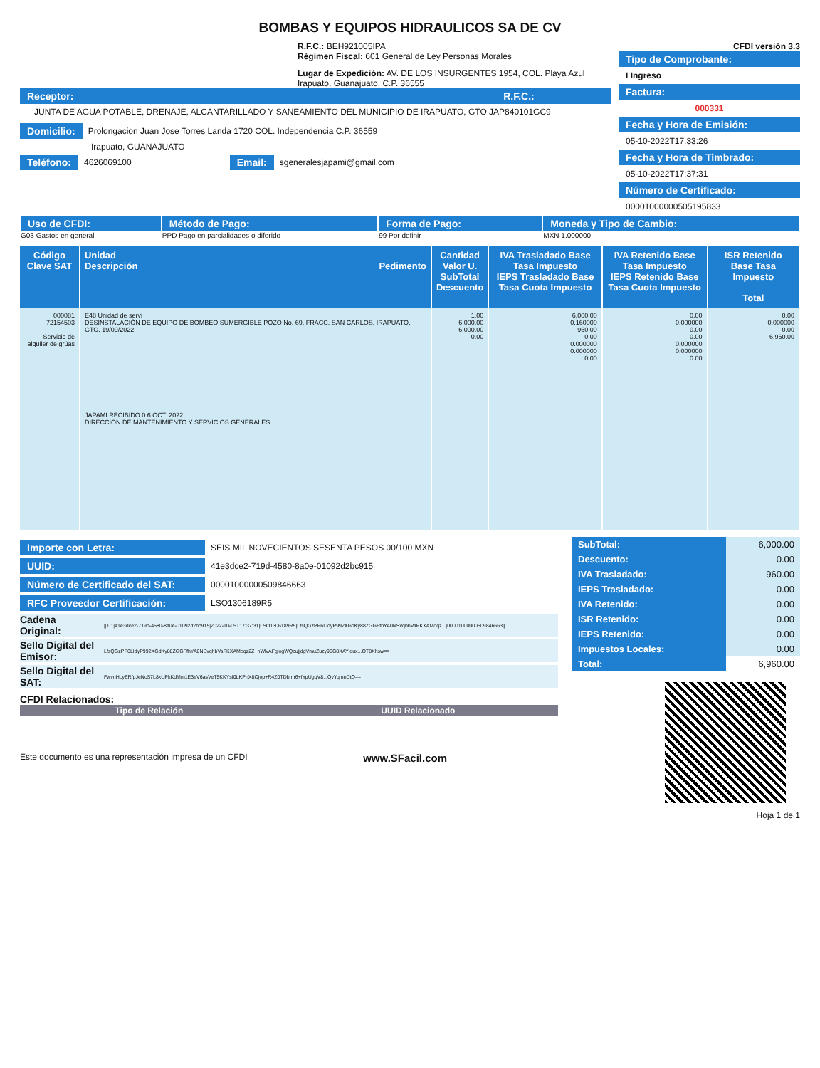BOMBAS Y EQUIPOS HIDRAULICOS SA DE CV
R.F.C.: BEH921005IPA
Régimen Fiscal: 601 General de Ley Personas Morales
Lugar de Expedición: AV. DE LOS INSURGENTES 1954, COL. Playa Azul Irapuato, Guanajuato, C.P. 36555
Receptor: R.F.C.:
JUNTA DE AGUA POTABLE, DRENAJE, ALCANTARILLADO Y SANEAMIENTO DEL MUNICIPIO DE IRAPUATO, GTO JAP840101GC9
Domicilio: Prolongacion Juan Jose Torres Landa 1720 COL. Independencia C.P. 36559
Irapuato, GUANAJUATO
Teléfono: 4626069100 Email: sgeneralesjapami@gmail.com
CFDI versión 3.3
Tipo de Comprobante:
I Ingreso
Factura:
000331
Fecha y Hora de Emisión:
05-10-2022T17:33:26
Fecha y Hora de Timbrado:
05-10-2022T17:37:31
Número de Certificado:
00001000000505195833
| Uso de CFDI: G03 Gastos en general | Método de Pago: PPD Pago en parcialidades o diferido | Forma de Pago: 99 Por definir | Moneda y Tipo de Cambio: MXN 1.000000 |
| Código Clave SAT | Unidad Descripción Pedimento | Cantidad Valor U. SubTotal Descuento | IVA Trasladado Base Tasa Impuesto IEPS Trasladado Base Tasa Cuota Impuesto | IVA Retenido Base Tasa Impuesto IEPS Retenido Base Tasa Cuota Impuesto | ISR Retenido Base Tasa Impuesto Total |
| --- | --- | --- | --- | --- | --- |
| 000081 72154503 Servicio de alquiler de grúas | E48 Unidad de servi DESINSTALACIÓN DE EQUIPO DE BOMBEO SUMERGIBLE POZO No. 69, FRACC. SAN CARLOS, IRAPUATO, GTO. 19/09/2022 JAPAMI RECIBIDO 0 6 OCT. 2022 DIRECCIÓN DE MANTENIMIENTO Y SERVICIOS GENERALES | 1.00 6,000.00 6,000.00 0.00 | 6,000.00 0.160000 960.00 0.00 0.000000 0.000000 0.00 | 0.00 0.000000 0.00 0.00 0.000000 0.000000 0.00 | 0.00 0.000000 0.00 6,960.00 |
Importe con Letra: SEIS MIL NOVECIENTOS SESENTA PESOS 00/100 MXN
UUID: 41e3dce2-719d-4580-8a0e-01092d2bc915
Número de Certificado del SAT: 00001000000509846663
RFC Proveedor Certificación: LSO1306189R5
Cadena Original: ||1.1|41e3dce2-719d-4580-8a0e-01092d2bc915|2022-10-05T17:37:31|LSO1306189R5|LfsQGzPP6LIdyP992XGdKy88ZGGFfhYA0NSvqhbVaPKXAMoqz...|00001000000509846663||
Sello Digital del Emisor: LfsQGzPP6LIdyP992XGdKy88ZGGFfhYA0NSvqhbVaPKXAMoqz2Z+nWlvAFgiogWQcujjdgVmuZuzy96G8XAYlqux...OT8Xhsw==
Sello Digital del SAT: FwvnHLyER/pJeNcS7L8kUPkKdMm1E3eV6asVeT5KKYsI0LKPnX8Ojop+R4Z0TDbmr6+fYpUgqV8...QvYqmnDtQ==
CFDI Relacionados:
| Tipo de Relación | UUID Relacionado |
| --- | --- |
Este documento es una representación impresa de un CFDI www.SFacil.com
| SubTotal: | 6,000.00 |
| Descuento: | 0.00 |
| IVA Trasladado: | 960.00 |
| IEPS Trasladado: | 0.00 |
| IVA Retenido: | 0.00 |
| ISR Retenido: | 0.00 |
| IEPS Retenido: | 0.00 |
| Impuestos Locales: | 0.00 |
| Total: | 6,960.00 |
Hoja 1 de 1